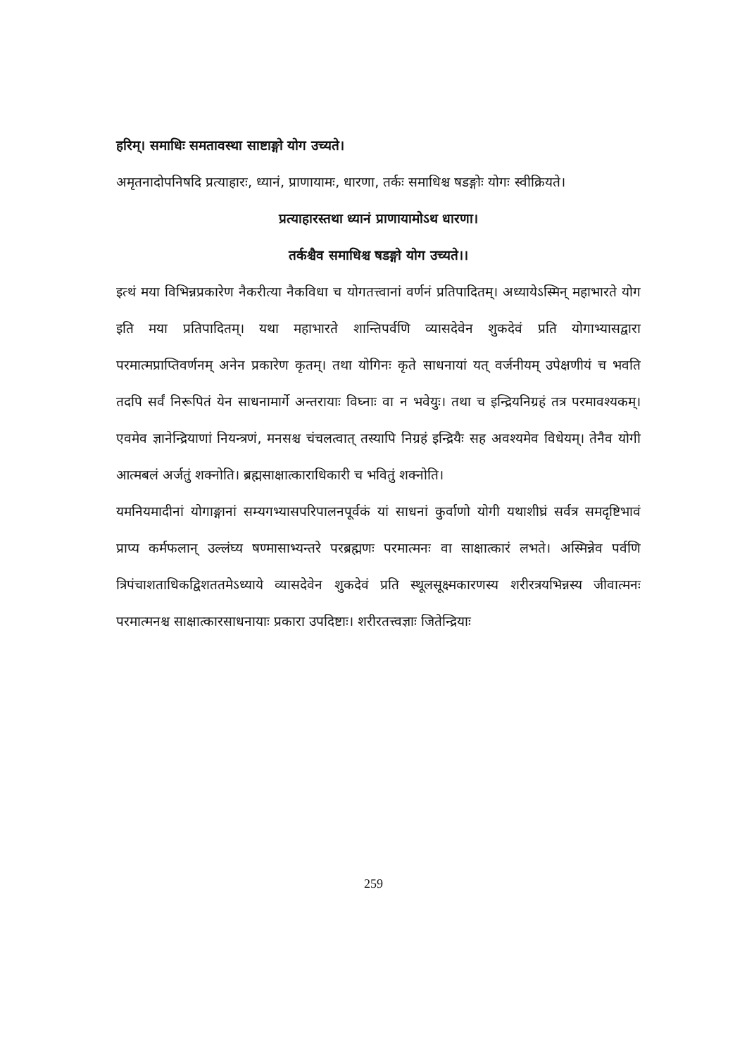हरिम्। समाधिः समतावस्था साष्टाङ्गो योग उच्यते।
अमृतनादोपनिषदि प्रत्याहारः, ध्यानं, प्राणायामः, धारणा, तर्कः समाधिश्च षडङ्गोः योगः स्वीक्रियते।
प्रत्याहारस्तथा ध्यानं प्राणायामोऽथ धारणा।
तर्कश्चैव समाधिश्च षडङ्गो योग उच्यते।।
इत्थं मया विभिन्नप्रकारेण नैकरीत्या नैकविधा च योगतत्त्वानां वर्णनं प्रतिपादितम्। अध्यायेऽस्मिन् महाभारते योग इति मया प्रतिपादितम्। यथा महाभारते शान्तिपर्वणि व्यासदेवेन शुकदेवं प्रति योगाभ्यासद्वारा परमात्मप्राप्तिवर्णनम् अनेन प्रकारेण कृतम्। तथा योगिनः कृते साधनायां यत् वर्जनीयम् उपेक्षणीयं च भवति तदपि सर्वं निरूपितं येन साधनामार्गे अन्तरायाः विघ्नाः वा न भवेयुः। तथा च इन्द्रियनिग्रहं तत्र परमावश्यकम्। एवमेव ज्ञानेन्द्रियाणां नियन्त्रणं, मनसश्च चंचलत्वात् तस्यापि निग्रहं इन्द्रियैः सह अवश्यमेव विधेयम्। तेनैव योगी आत्मबलं अर्जतुं शक्नोति। ब्रह्मसाक्षात्काराधिकारी च भवितुं शक्नोति।
यमनियमादीनां योगाङ्गानां सम्यगभ्यासपरिपालनपूर्वकं यां साधनां कुर्वाणो योगी यथाशीघ्रं सर्वत्र समदृष्टिभावं प्राप्य कर्मफलान् उल्लंघ्य षण्मासाभ्यन्तरे परब्रह्मणः परमात्मनः वा साक्षात्कारं लभते। अस्मिन्नेव पर्वणि त्रिपंचाशताधिकद्विशततमेऽध्याये व्यासदेवेन शुकदेवं प्रति स्थूलसूक्ष्मकारणस्य शरीरत्रयभिन्नस्य जीवात्मनः परमात्मनश्च साक्षात्कारसाधनायाः प्रकारा उपदिष्टाः। शरीरतत्त्वज्ञाः जितेन्द्रियाः
259